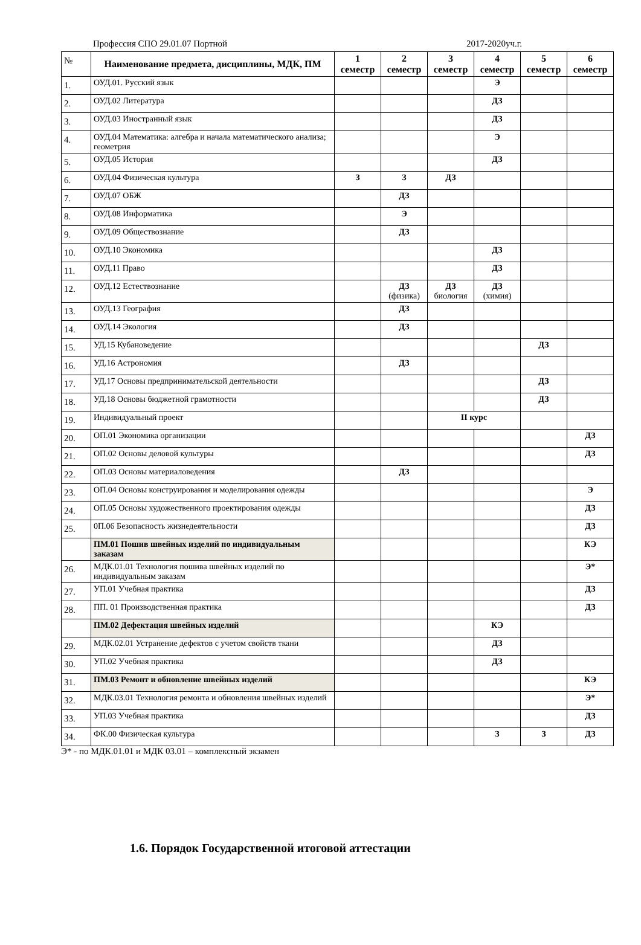Профессия СПО 29.01.07 Портной 2017-2020уч.г.
| № | Наименование предмета, дисциплины, МДК, ПМ | 1 семестр | 2 семестр | 3 семестр | 4 семестр | 5 семестр | 6 семестр |
| 1. | ОУД.01. Русский язык | | | | Э | | |
| 2. | ОУД.02 Литература | | | | ДЗ | | |
| 3. | ОУД.03 Иностранный язык | | | | ДЗ | | |
| 4. | ОУД.04 Математика: алгебра и начала математического анализа; геометрия | | | | Э | | |
| 5. | ОУД.05 История | | | | ДЗ | | |
| 6. | ОУД.04 Физическая культура | З | З | ДЗ | | | |
| 7. | ОУД.07 ОБЖ | | ДЗ | | | | |
| 8. | ОУД.08 Информатика | | Э | | | | |
| 9. | ОУД.09 Обществознание | | ДЗ | | | | |
| 10. | ОУД.10 Экономика | | | | ДЗ | | |
| 11. | ОУД.11 Право | | | | ДЗ | | |
| 12. | ОУД.12 Естествознание | | ДЗ (физика) | ДЗ биология | ДЗ (химия) | | |
| 13. | ОУД.13 География | | ДЗ | | | | |
| 14. | ОУД.14 Экология | | ДЗ | | | | |
| 15. | УД.15 Кубановедение | | | | | ДЗ | |
| 16. | УД.16 Астрономия | | ДЗ | | | | |
| 17. | УД.17 Основы предпринимательской деятельности | | | | | ДЗ | |
| 18. | УД.18 Основы бюджетной грамотности | | | | | ДЗ | |
| 19. | Индивидуальный проект | | | II курс | | | |
| 20. | ОП.01 Экономика организации | | | | | | ДЗ |
| 21. | ОП.02 Основы деловой культуры | | | | | | ДЗ |
| 22. | ОП.03 Основы материаловедения | | ДЗ | | | | |
| 23. | ОП.04 Основы конструирования и моделирования одежды | | | | | | Э |
| 24. | ОП.05 Основы художественного проектирования одежды | | | | | | ДЗ |
| 25. | 0П.06 Безопасность жизнедеятельности | | | | | | ДЗ |
| | ПМ.01 Пошив швейных изделий по индивидуальным заказам | | | | | | КЭ |
| 26. | МДК.01.01 Технология пошива швейных изделий по индивидуальным заказам | | | | | | Э* |
| 27. | УП.01 Учебная практика | | | | | | ДЗ |
| 28. | ПП. 01 Производственная практика | | | | | | ДЗ |
| | ПМ.02 Дефектация швейных изделий | | | | КЭ | | |
| 29. | МДК.02.01 Устранение дефектов с учетом свойств ткани | | | | ДЗ | | |
| 30. | УП.02 Учебная практика | | | | ДЗ | | |
| 31. | ПМ.03 Ремонт и обновление швейных изделий | | | | | | КЭ |
| 32. | МДК.03.01 Технология ремонта и обновления швейных изделий | | | | | | Э* |
| 33. | УП.03 Учебная практика | | | | | | ДЗ |
| 34. | ФК.00 Физическая культура | | | | З | З | ДЗ |
Э* - по МДК.01.01 и МДК 03.01 – комплексный экзамен
1.6. Порядок Государственной итоговой аттестации